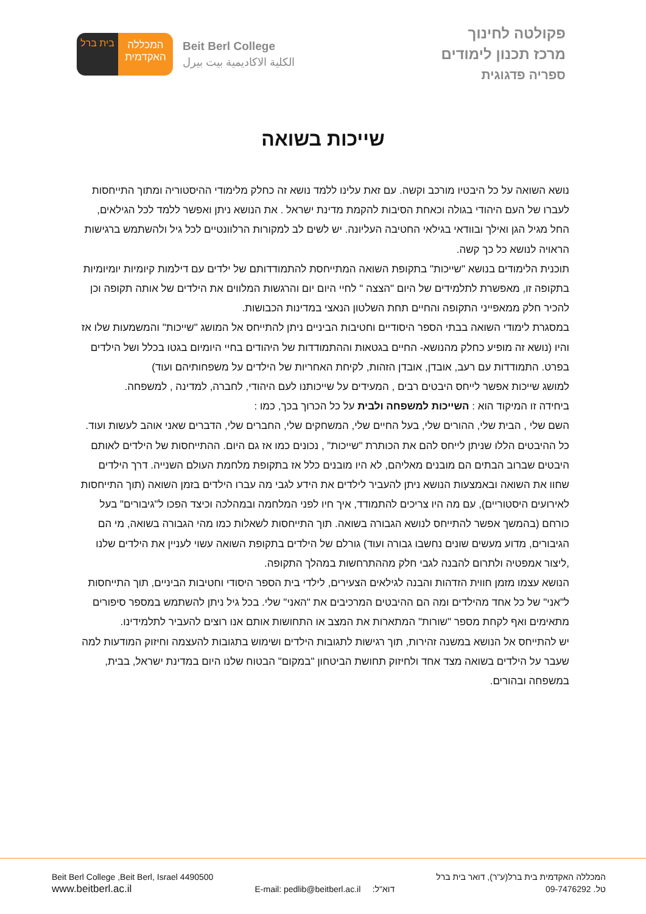בית ברל
המכללה
האקדמית
Beit Berl College
الكلية الاكاديمية بيت بيرل
פקולטה לחינוך
מרכז תכנון לימודים
ספריה פדגוגית
שייכות בשואה
נושא השואה על כל היבטיו מורכב וקשה. עם זאת עלינו ללמד נושא זה כחלק מלימודי ההיסטוריה ומתוך התייחסות לעברו של העם היהודי בגולה וכאחת הסיבות להקמת מדינת ישראל . את הנושא ניתן ואפשר ללמד לכל הגילאים, החל מגיל הגן ואילך ובוודאי בגילאי החטיבה העליונה. יש לשים לב למקורות הרלוונטיים לכל גיל ולהשתמש ברגישות הראויה לנושא כל כך קשה.
תוכנית הלימודים בנושא "שייכות" בתקופת השואה המתייחסת להתמודדותם של ילדים עם דילמות קיומיות יומיומיות בתקופה זו, מאפשרת לתלמידים של היום "הצצה " לחיי היום יום והרגשות המלווים את הילדים של אותה תקופה וכן להכיר חלק ממאפייני התקופה והחיים תחת השלטון הנאצי במדינות הכבושות.
במסגרת לימודי השואה בבתי הספר היסודיים וחטיבות הביניים ניתן להתייחס אל המושג "שייכות" והמשמעות שלו אז והיו (נושא זה מופיע כחלק מהנושא- החיים בגטאות וההתמודדות של היהודים בחיי היומיום בגטו בכלל ושל הילדים בפרט. התמודדות עם רעב, אובדן, אובדן הזהות, לקיחת האחריות של הילדים על משפחותיהם ועוד)
למושג שייכות אפשר לייחס היבטים רבים , המעידים על שייכותנו לעם היהודי, לחברה, למדינה , למשפחה.
ביחידה זו המיקוד הוא : השייכות למשפחה ולבית על כל הכרוך בכך, כמו :
השם שלי , הבית שלי, ההורים שלי, בעל החיים שלי, המשחקים שלי, החברים שלי, הדברים שאני אוהב לעשות ועוד.
כל ההיבטים הללו שניתן לייחס להם את הכותרת "שייכות" , נכונים כמו אז גם היום. ההתייחסות של הילדים לאותם היבטים שברוב הבתים הם מובנים מאליהם, לא היו מובנים כלל אז בתקופת מלחמת העולם השנייה. דרך הילדים שחוו את השואה ובאמצעות הנושא ניתן להעביר לילדים את הידע לגבי מה עברו הילדים בזמן השואה (תוך התייחסות לאירועים היסטוריים), עם מה היו צריכים להתמודד, איך חיו לפני המלחמה ובמהלכה וכיצד הפכו ל"גיבורים" בעל כורחם (בהמשך אפשר להתייחס לנושא הגבורה בשואה. תוך התייחסות לשאלות כמו מהי הגבורה בשואה, מי הם הגיבורים, מדוע מעשים שונים נחשבו גבורה ועוד) גורלם של הילדים בתקופת השואה עשוי לעניין את הילדים שלנו ,ליצור אמפטיה ולתרום להבנה לגבי חלק מההתרחשות במהלך התקופה.
הנושא עצמו מזמן חווית הזדהות והבנה לגילאים הצעירים, לילדי בית הספר היסודי וחטיבות הביניים, תוך התייחסות ל"אני" של כל אחד מהילדים ומה הם ההיבטים המרכיבים את "האני" שלי. בכל גיל ניתן להשתמש במספר סיפורים מתאימים ואף לקחת מספר "שורות" המתארות את המצב או התחושות אותם אנו רוצים להעביר לתלמידינו.
יש להתייחס אל הנושא במשנה זהירות, תוך רגישות לתגובות הילדים ושימוש בתגובות להעצמה וחיזוק המודעות למה שעבר על הילדים בשואה מצד אחד ולחיזוק תחושת הביטחון "במקום" הבטוח שלנו היום במדינת ישראל, בבית, במשפחה ובהורים.
Beit Berl College ,Beit Berl, Israel 4490500
www.beitberl.ac.il
E-mail: pedlib@beitberl.ac.il דוא"ל:
המכללה האקדמית בית ברל(ע"ר), דואר בית ברל
טל. 09-7476292